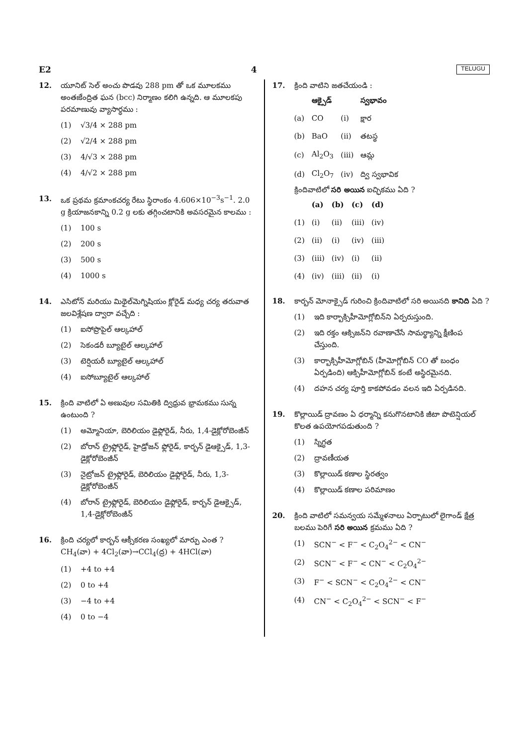E2 4 TELUGU
12. యూనిట్ సెల్ అంచు పొడవు 288 pm తో ఒక మూలకము అంతఃకేంద్రిత ఘన (bcc) నిర్మాణం కలిగి ఉన్నది. ఆ మూలకపు పరమాణువు వ్యాసార్ధము :
(1) √3/4 × 288 pm
(2) √2/4 × 288 pm
(3) 4/√3 × 288 pm
(4) 4/√2 × 288 pm
13. ఒక ప్రథమ క్రమాంకచర్య రేటు స్థిరాంకం 4.606×10<sup>−3</sup>s<sup>−1</sup>. 2.0 g క్రియాజనకాన్ని 0.2 g లకు తగ్గించటానికి అవసరమైన కాలము :
(1) 100 s
(2) 200 s
(3) 500 s
(4) 1000 s
14. ఎసిటోన్ మరియు మిథైల్‌మెగ్నిషియం క్లోరైడ్ మధ్య చర్య తరువాత జలవిశ్లేషణ ద్వారా వచ్చేది :
(1) ఐసోప్రొపైల్ ఆల్కహాల్
(2) సెకండరీ బ్యూటైల్ ఆల్కహాల్
(3) టెర్షియరీ బ్యూటైల్ ఆల్కహాల్
(4) ఐసోబ్యూటైల్ ఆల్కహాల్
15. క్రింది వాటిలో ఏ అణువుల సమితికి ద్విధ్రువ భ్రామకము సున్న ఉంటుంది ?
(1) అమ్మోనియా, బెరిలియం డైఫ్లోరైడ్, నీరు, 1,4-డైక్లోరోబెంజీన్
(2) బోరాన్ ట్రైఫ్లోరైడ్, హైడ్రోజన్ ఫ్లోరైడ్, కార్బన్ డైఆక్సైడ్, 1,3-డైక్లోరోబెంజీన్
(3) నైట్రోజన్ ట్రైఫ్లోరైడ్, బెరిలియం డైఫ్లోరైడ్, నీరు, 1,3-డైక్లోరోబెంజీన్
(4) బోరాన్ ట్రైఫ్లోరైడ్, బెరిలియం డైఫ్లోరైడ్, కార్బన్ డైఆక్సైడ్, 1,4-డైక్లోరోబెంజీన్
16. క్రింది చర్యలో కార్బన్ ఆక్సీకరణ సంఖ్యలో మార్పు ఎంత ?
CH<sub>4</sub>(వా) + 4Cl<sub>2</sub>(వా)→CCl<sub>4</sub>(ద్ర) + 4HCl(వా)
(1) +4 to +4
(2) 0 to +4
(3) −4 to +4
(4) 0 to −4
17. క్రింది వాటిని జతచేయండి :
| | ఆక్సైడ్ | | స్వభావం |
| --- | --- | --- | --- |
| (a) | CO | (i) | క్షార |
| (b) | BaO | (ii) | తటస్థ |
| (c) | Al<sub>2</sub>O<sub>3</sub> | (iii) | ఆమ్ల |
| (d) | Cl<sub>2</sub>O<sub>7</sub> | (iv) | ద్వి స్వభావిక |
క్రిందివాటిలో సరి అయిన ఐచ్ఛికము ఏది ?
| | (a) | (b) | (c) | (d) |
| --- | --- | --- | --- | --- |
| (1) | (i) | (ii) | (iii) | (iv) |
| (2) | (ii) | (i) | (iv) | (iii) |
| (3) | (iii) | (iv) | (i) | (ii) |
| (4) | (iv) | (iii) | (ii) | (i) |
18. కార్బన్ మోనాక్సైడ్ గురించి క్రిందివాటిలో సరి అయినది కానిది ఏది ?
(1) ఇది కార్బాక్సిహీమోగ్లోబిన్‌ని ఏర్పరుస్తుంది.
(2) ఇది రక్తం ఆక్సిజన్‌ని రవాణాచేసే సామర్థ్యాన్ని క్షీణింప చేస్తుంది.
(3) కార్బాక్సిహీమోగ్లోబిన్ (హీమోగ్లోబిన్ CO తో బంధం ఏర్పడింది) ఆక్సిహీమోగ్లోబిన్ కంటే అస్థిరమైనది.
(4) దహన చర్య పూర్తి కాకపోవడం వలన ఇది ఏర్పడినది.
19. కొల్లాయిడ్ ద్రావణం ఏ ధర్మాన్ని కనుగొనటానికి జీటా పొటెన్షియల్ కొలత ఉపయోగపడుతుంది ?
(1) స్నిగ్ధత
(2) ద్రావణీయత
(3) కొల్లాయిడ్ కణాల స్థిరత్వం
(4) కొల్లాయిడ్ కణాల పరిమాణం
20. క్రింది వాటిలో సమన్వయ సమ్మేళనాలు ఏర్పాటులో లైగాండ్ క్షేత్ర బలము పెరిగే సరి అయిన క్రమము ఏది ?
(1) SCN<sup>−</sup> < F<sup>−</sup> < C<sub>2</sub>O<sub>4</sub><sup>2−</sup> < CN<sup>−</sup>
(2) SCN<sup>−</sup> < F<sup>−</sup> < CN<sup>−</sup> < C<sub>2</sub>O<sub>4</sub><sup>2−</sup>
(3) F<sup>−</sup> < SCN<sup>−</sup> < C<sub>2</sub>O<sub>4</sub><sup>2−</sup> < CN<sup>−</sup>
(4) CN<sup>−</sup> < C<sub>2</sub>O<sub>4</sub><sup>2−</sup> < SCN<sup>−</sup> < F<sup>−</sup>